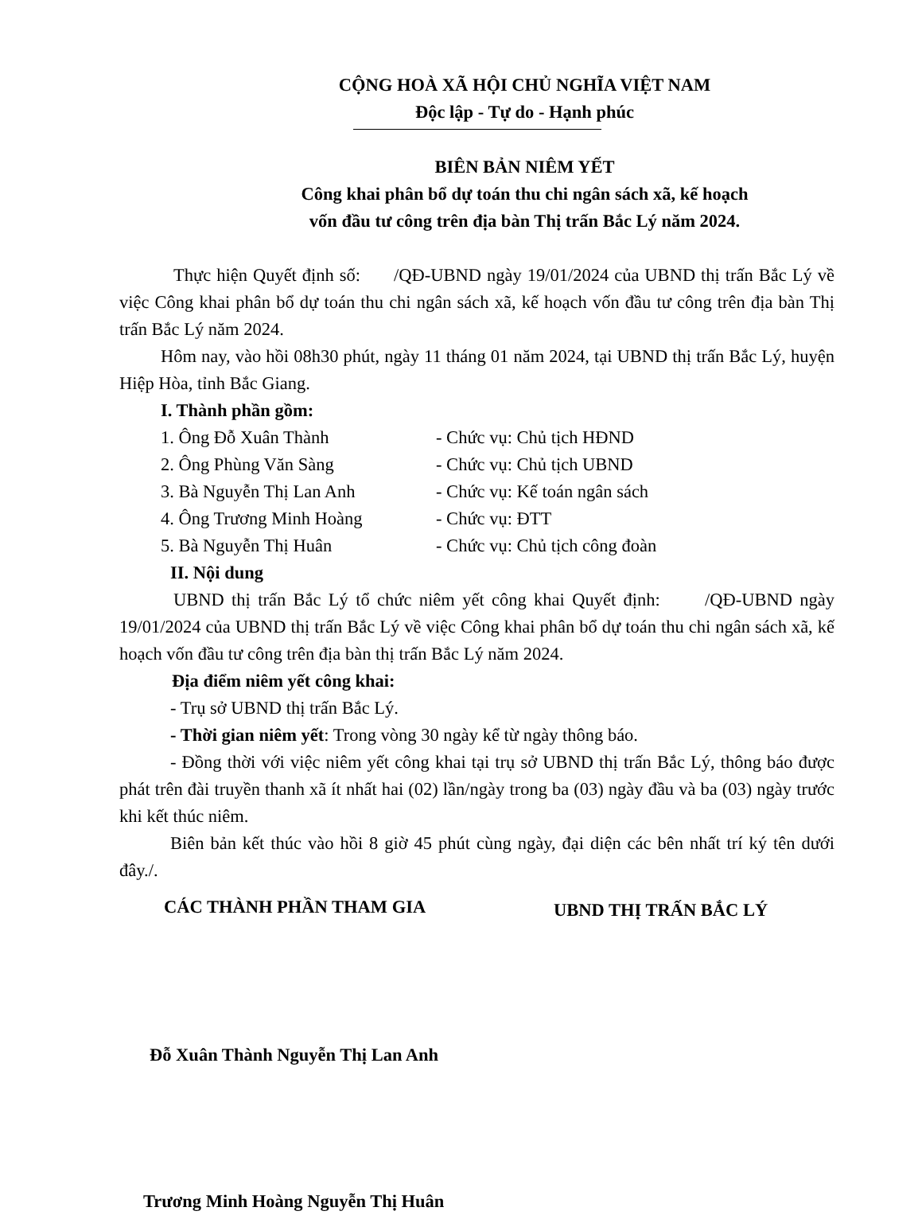CỘNG HOÀ XÃ HỘI CHỦ NGHĨA VIỆT NAM
Độc lập - Tự do - Hạnh phúc
BIÊN BẢN NIÊM YẾT
Công khai phân bổ dự toán thu chi ngân sách xã, kế hoạch
vốn đầu tư công trên địa bàn Thị trấn Bắc Lý năm 2024.
Thực hiện Quyết định số: /QĐ-UBND ngày 19/01/2024 của UBND thị trấn Bắc Lý về việc Công khai phân bổ dự toán thu chi ngân sách xã, kế hoạch vốn đầu tư công trên địa bàn Thị trấn Bắc Lý năm 2024.
Hôm nay, vào hồi 08h30 phút, ngày 11 tháng 01 năm 2024, tại UBND thị trấn Bắc Lý, huyện Hiệp Hòa, tỉnh Bắc Giang.
I. Thành phần gồm:
1. Ông Đỗ Xuân Thành - Chức vụ: Chủ tịch HĐND
2. Ông Phùng Văn Sàng - Chức vụ: Chủ tịch UBND
3. Bà Nguyễn Thị Lan Anh - Chức vụ: Kế toán ngân sách
4. Ông Trương Minh Hoàng - Chức vụ: ĐTT
5. Bà Nguyễn Thị Huân - Chức vụ: Chủ tịch công đoàn
II. Nội dung
UBND thị trấn Bắc Lý tổ chức niêm yết công khai Quyết định: /QĐ-UBND ngày 19/01/2024 của UBND thị trấn Bắc Lý về việc Công khai phân bổ dự toán thu chi ngân sách xã, kế hoạch vốn đầu tư công trên địa bàn thị trấn Bắc Lý năm 2024.
Địa điểm niêm yết công khai:
- Trụ sở UBND thị trấn Bắc Lý.
- Thời gian niêm yết: Trong vòng 30 ngày kể từ ngày thông báo.
- Đồng thời với việc niêm yết công khai tại trụ sở UBND thị trấn Bắc Lý, thông báo được phát trên đài truyền thanh xã ít nhất hai (02) lần/ngày trong ba (03) ngày đầu và ba (03) ngày trước khi kết thúc niêm.
Biên bản kết thúc vào hồi 8 giờ 45 phút cùng ngày, đại diện các bên nhất trí ký tên dưới đây./.
CÁC THÀNH PHẦN THAM GIA UBND THỊ TRẤN BẮC LÝ
Đỗ Xuân Thành Nguyễn Thị Lan Anh
Trương Minh Hoàng Nguyễn Thị Huân